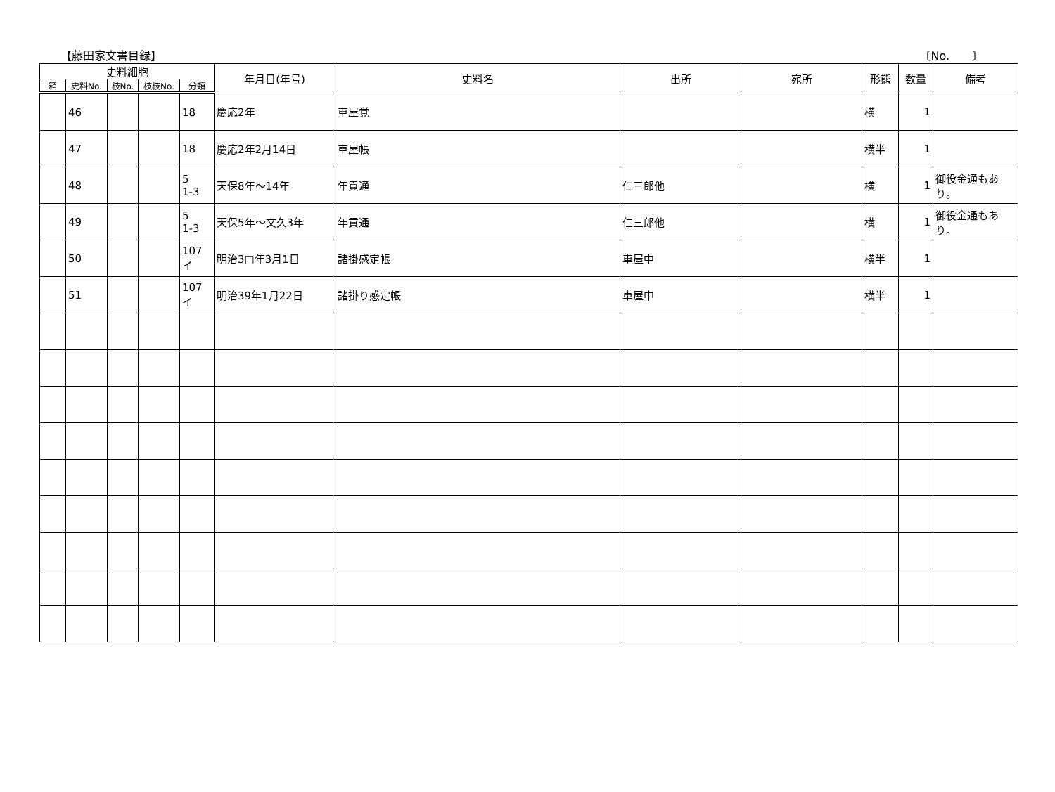【藤田家文書目録】 〔No.　　〕
| 史料細胞 | | | | | 年月日(年号) | 史料名 | 出所 | 宛所 | 形態 | 数量 | 備考 |
| --- | --- | --- | --- | --- | --- | --- | --- | --- | --- | --- | --- |
| 箱 | 史料No. | 枝No. | 枝枝No. | 分類 | | | | | | | |
| | 46 | | | 18 | 慶応2年 | 車屋覚 | | | 横 | 1 | |
| | 47 | | | 18 | 慶応2年2月14日 | 車屋帳 | | | 横半 | 1 | |
| | 48 | | | 5 1-3 | 天保8年～14年 | 年貢通 | 仁三郎他 | | 横 | 1 | 御役金通もあり。 |
| | 49 | | | 5 1-3 | 天保5年～文久3年 | 年貢通 | 仁三郎他 | | 横 | 1 | 御役金通もあり。 |
| | 50 | | | 107 イ | 明治3□年3月1日 | 諸掛感定帳 | 車屋中 | | 横半 | 1 | |
| | 51 | | | 107 イ | 明治39年1月22日 | 諸掛り感定帳 | 車屋中 | | 横半 | 1 | |